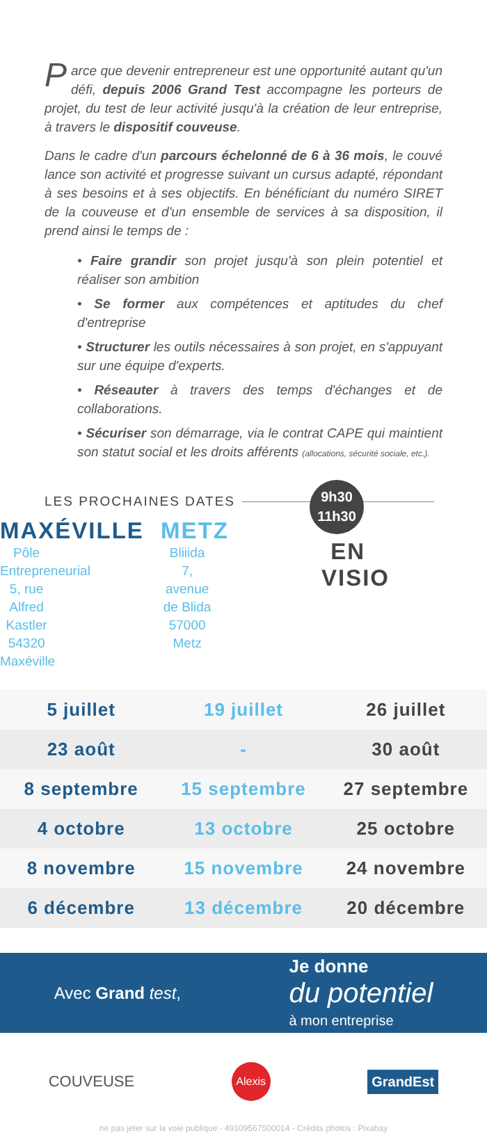Parce que devenir entrepreneur est une opportunité autant qu'un défi, depuis 2006 Grand Test accompagne les porteurs de projet, du test de leur activité jusqu'à la création de leur entreprise, à travers le dispositif couveuse.
Dans le cadre d'un parcours échelonné de 6 à 36 mois, le couvé lance son activité et progresse suivant un cursus adapté, répondant à ses besoins et à ses objectifs. En bénéficiant du numéro SIRET de la couveuse et d'un ensemble de services à sa disposition, il prend ainsi le temps de :
• Faire grandir son projet jusqu'à son plein potentiel et réaliser son ambition
• Se former aux compétences et aptitudes du chef d'entreprise
• Structurer les outils nécessaires à son projet, en s'appuyant sur une équipe d'experts.
• Réseauter à travers des temps d'échanges et de collaborations.
• Sécuriser son démarrage, via le contrat CAPE qui maintient son statut social et les droits afférents (allocations, sécurité sociale, etc.).
LES PROCHAINES DATES
9h30
11h30
MAXÉVILLE
Pôle Entrepreneurial
5, rue Alfred Kastler
54320 Maxéville
METZ
Bliiida
7, avenue de Blida
57000 Metz
EN
VISIO
| 5 juillet | 19 juillet | 26 juillet |
| 23 août | - | 30 août |
| 8 septembre | 15 septembre | 27 septembre |
| 4 octobre | 13 octobre | 25 octobre |
| 8 novembre | 15 novembre | 24 novembre |
| 6 décembre | 13 décembre | 20 décembre |
Avec Grand test,
Je donne
du potentiel
à mon entreprise
COUVEUSE
Alexis
GrandEst
ne pas jeter sur la voie publique - 49109567500014 - Crédits photos : Pixabay